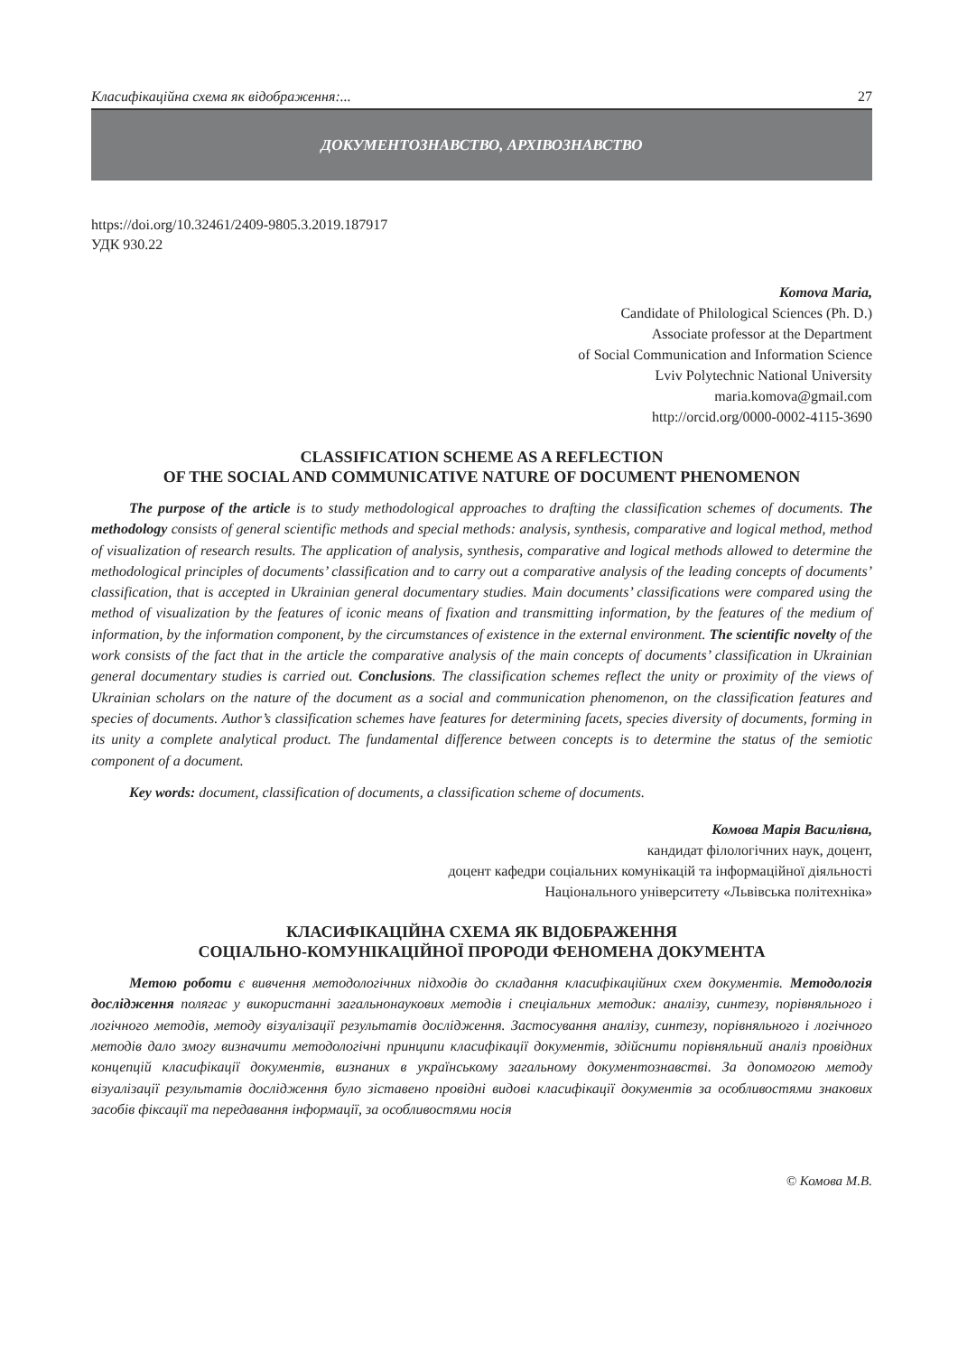Класифікаційна схема як відображення:... 27
ДОКУМЕНТОЗНАВСТВО, АРХІВОЗНАВСТВО
https://doi.org/10.32461/2409-9805.3.2019.187917
УДК 930.22
Komova Maria,
Candidate of Philological Sciences (Ph. D.)
Associate professor at the Department
of Social Communication and Information Science
Lviv Polytechnic National University
maria.komova@gmail.com
http://orcid.org/0000-0002-4115-3690
CLASSIFICATION SCHEME AS A REFLECTION
OF THE SOCIAL AND COMMUNICATIVE NATURE OF DOCUMENT PHENOMENON
The purpose of the article is to study methodological approaches to drafting the classification schemes of documents. The methodology consists of general scientific methods and special methods: analysis, synthesis, comparative and logical method, method of visualization of research results. The application of analysis, synthesis, comparative and logical methods allowed to determine the methodological principles of documents’ classification and to carry out a comparative analysis of the leading concepts of documents’ classification, that is accepted in Ukrainian general documentary studies. Main documents’ classifications were compared using the method of visualization by the features of iconic means of fixation and transmitting information, by the features of the medium of information, by the information component, by the circumstances of existence in the external environment. The scientific novelty of the work consists of the fact that in the article the comparative analysis of the main concepts of documents’ classification in Ukrainian general documentary studies is carried out. Conclusions. The classification schemes reflect the unity or proximity of the views of Ukrainian scholars on the nature of the document as a social and communication phenomenon, on the classification features and species of documents. Author’s classification schemes have features for determining facets, species diversity of documents, forming in its unity a complete analytical product. The fundamental difference between concepts is to determine the status of the semiotic component of a document.
Key words: document, classification of documents, a classification scheme of documents.
Комова Марія Василівна,
кандидат філологічних наук, доцент,
доцент кафедри соціальних комунікацій та інформаційної діяльності
Національного університету «Львівська політехніка»
КЛАСИФІКАЦІЙНА СХЕМА ЯК ВІДОБРАЖЕННЯ
СОЦІАЛЬНО-КОМУНІКАЦІЙНОЇ ПРОРОДИ ФЕНОМЕНА ДОКУМЕНТА
Метою роботи є вивчення методологічних підходів до складання класифікаційних схем документів. Методологія дослідження полягає у використанні загальнонаукових методів і спеціальних методик: аналізу, синтезу, порівняльного і логічного методів, методу візуалізації результатів дослідження. Застосування аналізу, синтезу, порівняльного і логічного методів дало змогу визначити методологічні принципи класифікації документів, здійснити порівняльний аналіз провідних концепцій класифікації документів, визнаних в українському загальному документознавстві. За допомогою методу візуалізації результатів дослідження було зіставено провідні видові класифікації документів за особливостями знакових засобів фіксації та передавання інформації, за особливостями носія
© Комова М.В.